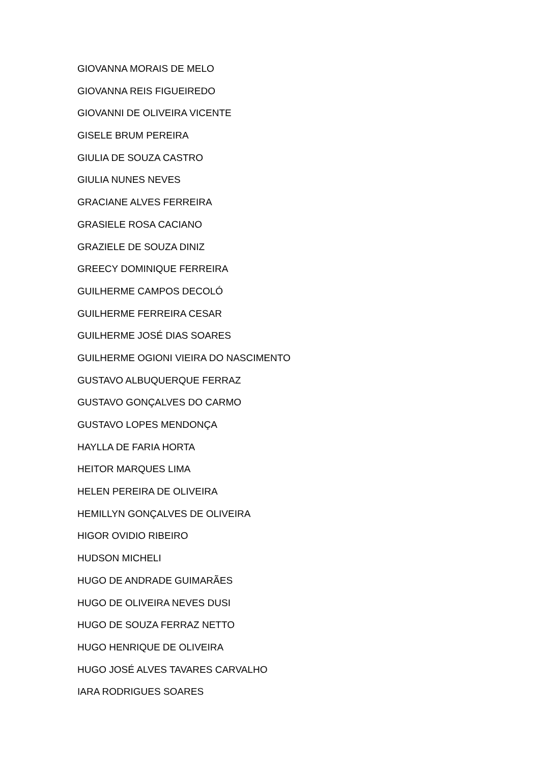GIOVANNA MORAIS DE MELO
GIOVANNA REIS FIGUEIREDO
GIOVANNI DE OLIVEIRA VICENTE
GISELE BRUM PEREIRA
GIULIA DE SOUZA CASTRO
GIULIA NUNES NEVES
GRACIANE ALVES FERREIRA
GRASIELE ROSA CACIANO
GRAZIELE DE SOUZA DINIZ
GREECY DOMINIQUE FERREIRA
GUILHERME CAMPOS DECOLÓ
GUILHERME FERREIRA CESAR
GUILHERME JOSÉ DIAS SOARES
GUILHERME OGIONI VIEIRA DO NASCIMENTO
GUSTAVO ALBUQUERQUE FERRAZ
GUSTAVO GONÇALVES DO CARMO
GUSTAVO LOPES MENDONÇA
HAYLLA DE FARIA HORTA
HEITOR MARQUES LIMA
HELEN PEREIRA DE OLIVEIRA
HEMILLYN GONÇALVES DE OLIVEIRA
HIGOR OVIDIO RIBEIRO
HUDSON MICHELI
HUGO DE ANDRADE GUIMARÃES
HUGO DE OLIVEIRA NEVES DUSI
HUGO DE SOUZA FERRAZ NETTO
HUGO HENRIQUE DE OLIVEIRA
HUGO JOSÉ ALVES TAVARES CARVALHO
IARA RODRIGUES SOARES